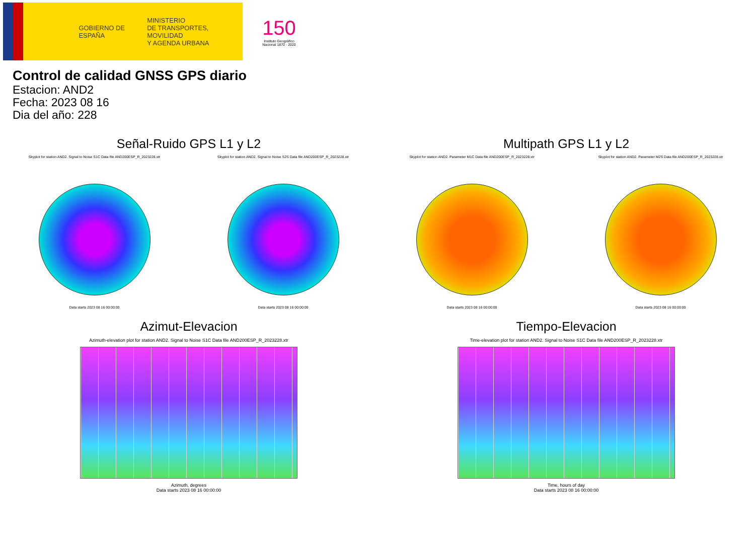GOBIERNO DE ESPAÑA
MINISTERIO
DE TRANSPORTES, MOVILIDAD
Y AGENDA URBANA
150
Instituto Geográfico Nacional 1870 - 2020
Control de calidad GNSS GPS diario
Estacion: AND2
Fecha: 2023 08 16
Dia del año: 228
Señal-Ruido GPS L1 y L2
Skyplot for station AND2. Signal to Noise S1C Data file AND200ESP_R_2023228.xtr
Data starts 2023 08 16 00:00:00
Skyplot for station AND2. Signal to Noise S2S Data file AND200ESP_R_2023228.xtr
Data starts 2023 08 16 00:00:00
Multipath GPS L1 y L2
Skyplot for station AND2. Parameter M1C Data file AND200ESP_R_2023228.xtr
Data starts 2023 08 16 00:00:00
Skyplot for station AND2. Parameter M2S Data file AND200ESP_R_2023228.xtr
Data starts 2023 08 16 00:00:00
Azimut-Elevacion
Azimuth-elevation plot for station AND2. Signal to Noise S1C Data file AND200ESP_R_2023228.xtr
Azimuth, degrees
Data starts 2023 08 16 00:00:00
Tiempo-Elevacion
Time-elevation plot for station AND2. Signal to Noise S1C Data file AND200ESP_R_2023228.xtr
Time, hours of day
Data starts 2023 08 16 00:00:00